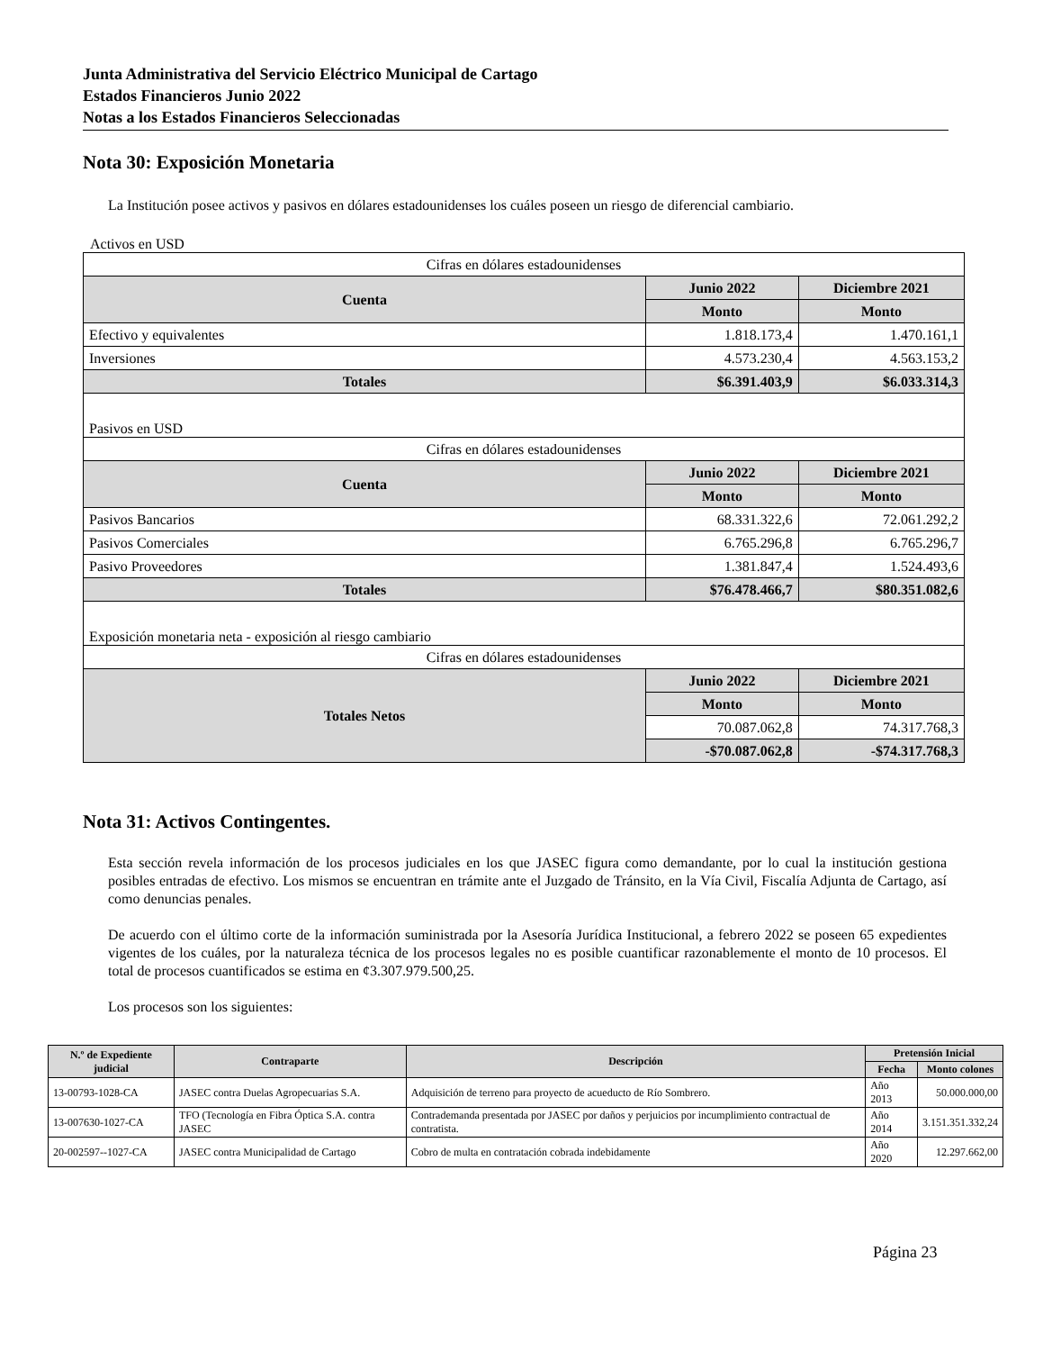Junta Administrativa del Servicio Eléctrico Municipal de Cartago
Estados Financieros Junio 2022
Notas a los Estados Financieros Seleccionadas
Nota 30: Exposición Monetaria
La Institución posee activos y pasivos en dólares estadounidenses los cuáles poseen un riesgo de diferencial cambiario.
Activos en USD
| Cifras en dólares estadounidenses | | |
| Cuenta | Junio 2022 | Diciembre 2021 |
| | Monto | Monto |
| Efectivo y equivalentes | 1.818.173,4 | 1.470.161,1 |
| Inversiones | 4.573.230,4 | 4.563.153,2 |
| Totales | $6.391.403,9 | $6.033.314,3 |
| Pasivos en USD | | |
| Cifras en dólares estadounidenses | | |
| Cuenta | Junio 2022 | Diciembre 2021 |
| | Monto | Monto |
| Pasivos Bancarios | 68.331.322,6 | 72.061.292,2 |
| Pasivos Comerciales | 6.765.296,8 | 6.765.296,7 |
| Pasivo Proveedores | 1.381.847,4 | 1.524.493,6 |
| Totales | $76.478.466,7 | $80.351.082,6 |
| Exposición monetaria neta - exposición al riesgo cambiario | | |
| Cifras en dólares estadounidenses | | |
| Totales Netos | Junio 2022 | Diciembre 2021 |
| | Monto | Monto |
| | 70.087.062,8 | 74.317.768,3 |
| | -$70.087.062,8 | -$74.317.768,3 |
Nota 31: Activos Contingentes.
Esta sección revela información de los procesos judiciales en los que JASEC figura como demandante, por lo cual la institución gestiona posibles entradas de efectivo. Los mismos se encuentran en trámite ante el Juzgado de Tránsito, en la Vía Civil, Fiscalía Adjunta de Cartago, así como denuncias penales.
De acuerdo con el último corte de la información suministrada por la Asesoría Jurídica Institucional, a febrero 2022 se poseen 65 expedientes vigentes de los cuáles, por la naturaleza técnica de los procesos legales no es posible cuantificar razonablemente el monto de 10 procesos. El total de procesos cuantificados se estima en ¢3.307.979.500,25.
Los procesos son los siguientes:
| N.º de Expediente judicial | Contraparte | Descripción | Pretensión Inicial | |
| --- | --- | --- | --- | --- |
| | | | Fecha | Monto colones |
| 13-00793-1028-CA | JASEC contra Duelas Agropecuarias S.A. | Adquisición de terreno para proyecto de acueducto de Río Sombrero. | Año 2013 | 50.000.000,00 |
| 13-007630-1027-CA | TFO (Tecnología en Fibra Óptica S.A. contra JASEC | Contrademanda presentada por JASEC por daños y perjuicios por incumplimiento contractual de contratista. | Año 2014 | 3.151.351.332,24 |
| 20-002597--1027-CA | JASEC contra Municipalidad de Cartago | Cobro de multa en contratación cobrada indebidamente | Año 2020 | 12.297.662,00 |
Página 23